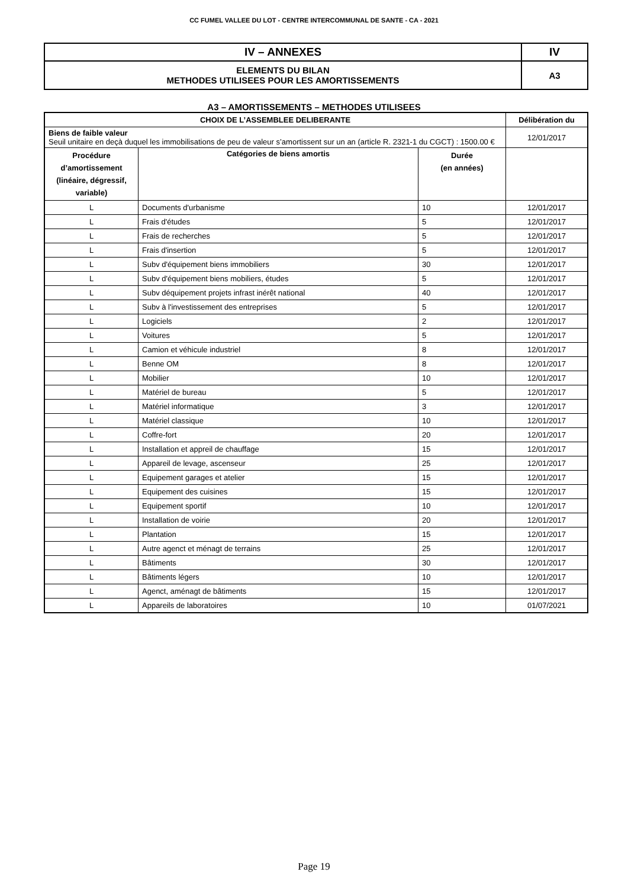CC FUMEL VALLEE DU LOT - CENTRE INTERCOMMUNAL DE SANTE - CA - 2021
| IV – ANNEXES | IV |
| ELEMENTS DU BILAN METHODES UTILISEES POUR LES AMORTISSEMENTS | A3 |
A3 – AMORTISSEMENTS – METHODES UTILISEES
| CHOIX DE L’ASSEMBLEE DELIBERANTE | | | Délibération du |
| --- | --- | --- | --- |
| Biens de faible valeur Seuil unitaire en deçà duquel les immobilisations de peu de valeur s’amortissent sur un an (article R. 2321-1 du CGCT) : 1500.00 € | | | 12/01/2017 |
| Procédure d’amortissement (linéaire, dégressif, variable) | Catégories de biens amortis | Durée (en années) | |
| L | Documents d'urbanisme | 10 | 12/01/2017 |
| L | Frais d'études | 5 | 12/01/2017 |
| L | Frais de recherches | 5 | 12/01/2017 |
| L | Frais d'insertion | 5 | 12/01/2017 |
| L | Subv d'équipement biens immobiliers | 30 | 12/01/2017 |
| L | Subv d'équipement biens mobiliers, études | 5 | 12/01/2017 |
| L | Subv déquipement projets infrast inérêt national | 40 | 12/01/2017 |
| L | Subv à l'investissement des entreprises | 5 | 12/01/2017 |
| L | Logiciels | 2 | 12/01/2017 |
| L | Voitures | 5 | 12/01/2017 |
| L | Camion et véhicule industriel | 8 | 12/01/2017 |
| L | Benne OM | 8 | 12/01/2017 |
| L | Mobilier | 10 | 12/01/2017 |
| L | Matériel de bureau | 5 | 12/01/2017 |
| L | Matériel informatique | 3 | 12/01/2017 |
| L | Matériel classique | 10 | 12/01/2017 |
| L | Coffre-fort | 20 | 12/01/2017 |
| L | Installation et appreil de chauffage | 15 | 12/01/2017 |
| L | Appareil de levage, ascenseur | 25 | 12/01/2017 |
| L | Equipement garages et atelier | 15 | 12/01/2017 |
| L | Equipement des cuisines | 15 | 12/01/2017 |
| L | Equipement sportif | 10 | 12/01/2017 |
| L | Installation de voirie | 20 | 12/01/2017 |
| L | Plantation | 15 | 12/01/2017 |
| L | Autre agenct et ménagt de terrains | 25 | 12/01/2017 |
| L | Bâtiments | 30 | 12/01/2017 |
| L | Bâtiments légers | 10 | 12/01/2017 |
| L | Agenct, aménagt de bâtiments | 15 | 12/01/2017 |
| L | Appareils de laboratoires | 10 | 01/07/2021 |
Page 19